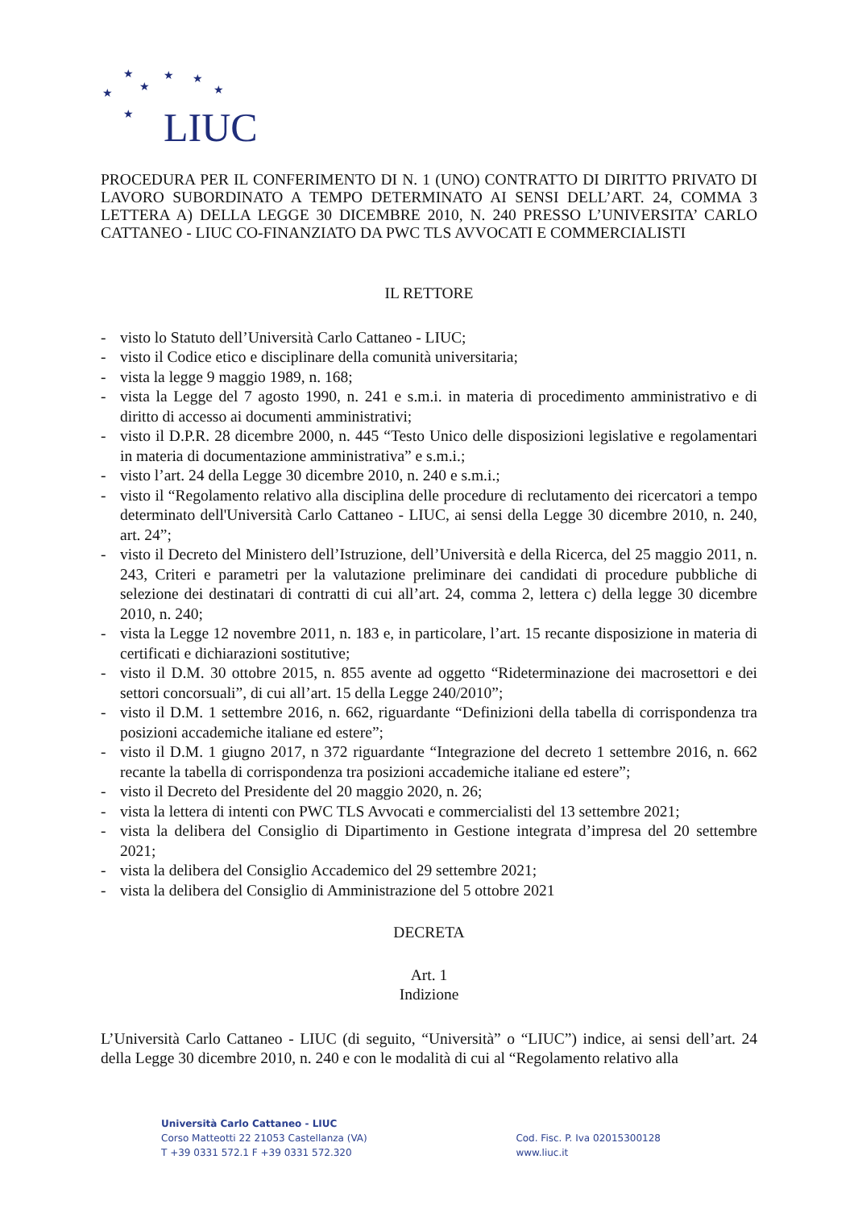★
★
★
★
★
★
★
LIUC
PROCEDURA PER IL CONFERIMENTO DI N. 1 (UNO) CONTRATTO DI DIRITTO PRIVATO DI LAVORO SUBORDINATO A TEMPO DETERMINATO AI SENSI DELL’ART. 24, COMMA 3 LETTERA A) DELLA LEGGE 30 DICEMBRE 2010, N. 240 PRESSO L’UNIVERSITA’ CARLO CATTANEO - LIUC CO-FINANZIATO DA PWC TLS AVVOCATI E COMMERCIALISTI
IL RETTORE
- visto lo Statuto dell’Università Carlo Cattaneo - LIUC;
- visto il Codice etico e disciplinare della comunità universitaria;
- vista la legge 9 maggio 1989, n. 168;
- vista la Legge del 7 agosto 1990, n. 241 e s.m.i. in materia di procedimento amministrativo e di diritto di accesso ai documenti amministrativi;
- visto il D.P.R. 28 dicembre 2000, n. 445 “Testo Unico delle disposizioni legislative e regolamentari in materia di documentazione amministrativa” e s.m.i.;
- visto l’art. 24 della Legge 30 dicembre 2010, n. 240 e s.m.i.;
- visto il “Regolamento relativo alla disciplina delle procedure di reclutamento dei ricercatori a tempo determinato dell'Università Carlo Cattaneo - LIUC, ai sensi della Legge 30 dicembre 2010, n. 240, art. 24”;
- visto il Decreto del Ministero dell’Istruzione, dell’Università e della Ricerca, del 25 maggio 2011, n. 243, Criteri e parametri per la valutazione preliminare dei candidati di procedure pubbliche di selezione dei destinatari di contratti di cui all’art. 24, comma 2, lettera c) della legge 30 dicembre 2010, n. 240;
- vista la Legge 12 novembre 2011, n. 183 e, in particolare, l’art. 15 recante disposizione in materia di certificati e dichiarazioni sostitutive;
- visto il D.M. 30 ottobre 2015, n. 855 avente ad oggetto “Rideterminazione dei macrosettori e dei settori concorsuali”, di cui all’art. 15 della Legge 240/2010”;
- visto il D.M. 1 settembre 2016, n. 662, riguardante “Definizioni della tabella di corrispondenza tra posizioni accademiche italiane ed estere”;
- visto il D.M. 1 giugno 2017, n 372 riguardante “Integrazione del decreto 1 settembre 2016, n. 662 recante la tabella di corrispondenza tra posizioni accademiche italiane ed estere”;
- visto il Decreto del Presidente del 20 maggio 2020, n. 26;
- vista la lettera di intenti con PWC TLS Avvocati e commercialisti del 13 settembre 2021;
- vista la delibera del Consiglio di Dipartimento in Gestione integrata d’impresa del 20 settembre 2021;
- vista la delibera del Consiglio Accademico del 29 settembre 2021;
- vista la delibera del Consiglio di Amministrazione del 5 ottobre 2021
DECRETA
Art. 1
Indizione
L’Università Carlo Cattaneo - LIUC (di seguito, “Università” o “LIUC”) indice, ai sensi dell’art. 24 della Legge 30 dicembre 2010, n. 240 e con le modalità di cui al “Regolamento relativo alla
Università Carlo Cattaneo - LIUC
Corso Matteotti 22 21053 Castellanza (VA)
T +39 0331 572.1 F +39 0331 572.320
Cod. Fisc. P. Iva 02015300128
www.liuc.it